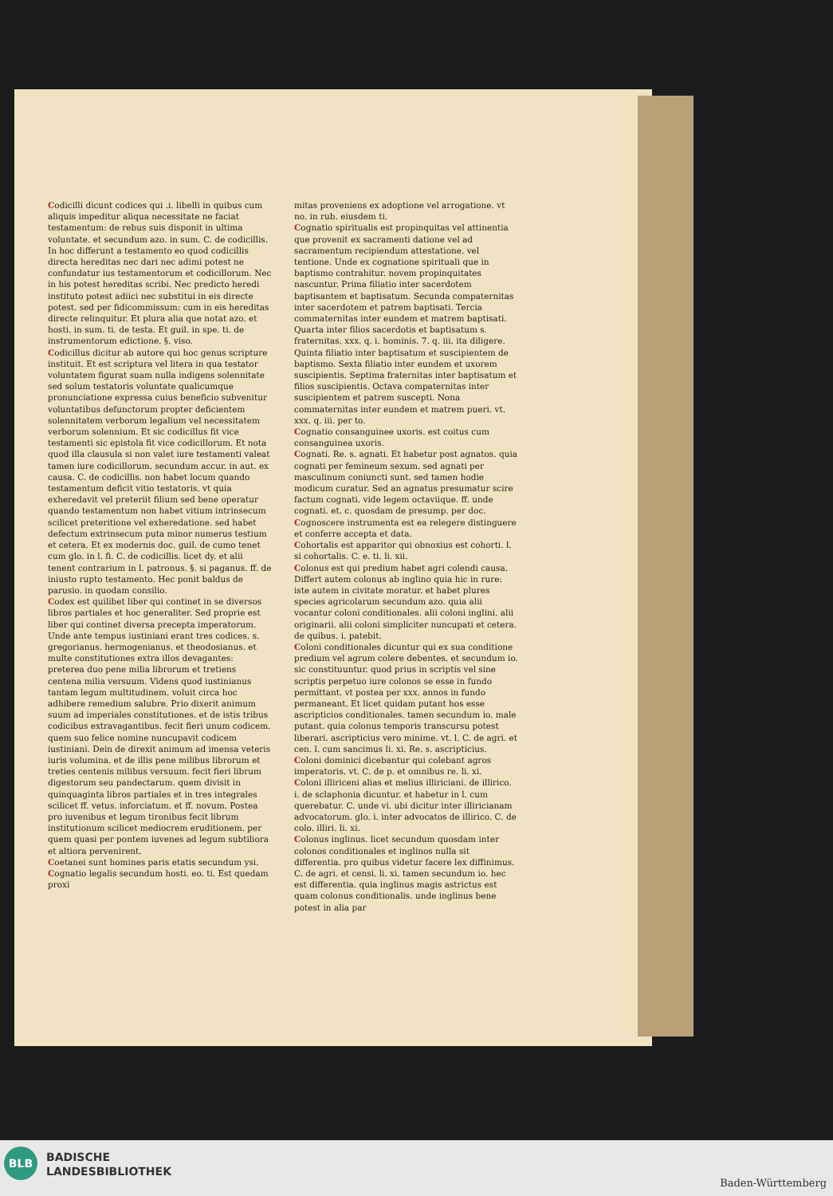Codicilli dicunt codices qui .i. libelli in quibus cum aliquis impeditur aliqua necessitate ne faciat testamentum: de rebus suis disponit in ultima voluntate. et secundum azo. in sum. C. de codicillis. In hoc differunt a testamento eo quod codicillis directa hereditas nec dari nec adimi potest ne confundatur ius testamentorum et codicillorum. Nec in his potest hereditas scribi. Nec predicto heredi instituto potest adiici nec substitui in eis directe potest. sed per fidicommissum: cum in eis hereditas directe relinquitur. Et plura alia que notat azo. et hosti. in sum. ti. de testa. Et guil. in spe. ti. de instrumentorum edictione. §. viso.
Codicillus dicitur ab autore qui hoc genus scripture instituit. Et est scriptura vel litera in qua testator voluntatem figurat suam nulla indigens solennitate sed solum testatoris voluntate qualicumque pronunciatione expressa cuius beneficio subvenitur voluntatibus defunctorum propter deficientem solennitatem verborum legalium vel necessitatem verborum solennium. Et sic codicillus fit vice testamenti sic epistola fit vice codicillorum. Et nota quod illa clausula si non valet iure testamenti valeat tamen iure codicillorum. secundum accur. in aut. ex causa. C. de codicillis. non habet locum quando testamentum deficit vitio testatoris. vt quia exheredavit vel preteriit filium sed bene operatur quando testamentum non habet vitium intrinsecum scilicet preteritione vel exheredatione. sed habet defectum extrinsecum puta minor numerus testium et cetera. Et ex modernis doc. guil. de cumo tenet cum glo. in l. fi. C. de codicillis. licet dy. et alii tenent contrarium in l. patronus. §. si paganus. ff. de iniusto rupto testamento. Hec ponit baldus de parusio. in quodam consilio.
Codex est quilibet liber qui continet in se diversos libros partiales et hoc generaliter. Sed proprie est liber qui continet diversa precepta imperatorum. Unde ante tempus iustiniani erant tres codices. s. gregorianus. hermogenianus. et theodosianus. et multe constitutiones extra illos devagantes: preterea duo pene milia librorum et tretiens centena milia versuum. Videns quod iustinianus tantam legum multitudinem. voluit circa hoc adhibere remedium salubre. Prio dixerit animum suum ad imperiales constitutiones. et de istis tribus codicibus extravagantibus. fecit fieri unum codicem. quem suo felice nomine nuncupavit codicem iustiniani. Dein de direxit animum ad imensa veteris iuris volumina. et de illis pene milibus librorum et treties centenis milibus versuum. fecit fieri librum digestorum seu pandectarum. quem divisit in quinquaginta libros partiales et in tres integrales scilicet ff. vetus. inforciatum. et ff. novum. Postea pro iuvenibus et legum tironibus fecit librum institutionum scilicet mediocrem eruditionem. per quem quasi per pontem iuvenes ad legum subtiliora et altiora pervenirent.
Coetanei sunt homines paris etatis secundum ysi.
Cognatio legalis secundum hosti. eo. ti. Est quedam proxi
mitas proveniens ex adoptione vel arrogatione. vt no. in rub. eiusdem ti.
Cognatio spiritualis est propinquitas vel attinentia que provenit ex sacramenti datione vel ad sacramentum recipiendum attestatione. vel tentione. Unde ex cognatione spirituali que in baptismo contrahitur. novem propinquitates nascuntur. Prima filiatio inter sacerdotem baptisantem et baptisatum. Secunda compaternitas inter sacerdotem et patrem baptisati. Tercia commaternitas inter eundem et matrem baptisati. Quarta inter filios sacerdotis et baptisatum s. fraternitas. xxx. q. i. hominis. 7. q. iii. ita diligere. Quinta filiatio inter baptisatum et suscipientem de baptismo. Sexta filiatio inter eundem et uxorem suscipientis. Septima fraternitas inter baptisatum et filios suscipientis. Octava compaternitas inter suscipientem et patrem suscepti. Nona commaternitas inter eundem et matrem pueri. vt. xxx. q. iii. per to.
Cognatio consanguinee uxoris. est coitus cum consanguinea uxoris.
Cognati. Re. s. agnati. Et habetur post agnatos. quia cognati per femineum sexum. sed agnati per masculinum coniuncti sunt. sed tamen hodie modicum curatur. Sed an agnatus presumatur scire factum cognati. vide legem octaviique. ff. unde cognati. et. c. quosdam de presump. per doc.
Cognoscere instrumenta est ea relegere distinguere et conferre accepta et data.
Cohortalis est apparitor qui obnoxius est cohorti. l. si cohortalis. C. e. ti. li. xii.
Colonus est qui predium habet agri colendi causa. Differt autem colonus ab inglino quia hic in rure: iste autem in civitate moratur. et habet plures species agricolarum secundum azo. quia alii vocantur coloni conditionales. alii coloni inglini. alii originarii. alii coloni simpliciter nuncupati et cetera. de quibus. i. patebit.
Coloni conditionales dicuntur qui ex sua conditione predium vel agrum colere debentes. et secundum io. sic constituuntur. quod prius in scriptis vel sine scriptis perpetuo iure colonos se esse in fundo permittant. vt postea per xxx. annos in fundo permaneant. Et licet quidam putant hos esse ascripticios conditionales. tamen secundum io. male putant. quia colonus temporis transcursu potest liberari. ascripticius vero minime. vt. l. C. de agri. et cen. l. cum sancimus li. xi. Re. s. ascripticius.
Coloni dominici dicebantur qui colebant agros imperatoris. vt. C. de p. et omnibus re. li. xi.
Coloni illiriceni alias et melius illiriciani. de illirico. i. de sclaphonia dicuntur. et habetur in l. cum querebatur. C. unde vi. ubi dicitur inter illiricianam advocatorum. glo. i. inter advocatos de illirico. C. de colo. illiri. li. xi.
Colonus inglinus. licet secundum quosdam inter colonos conditionales et inglinos nulla sit differentia. pro quibus videtur facere lex diffinimus. C. de agri. et censi. li. xi. tamen secundum io. hec est differentia. quia inglinus magis astrictus est quam colonus conditionalis. unde inglinus bene potest in alia par
BLB
BADISCHE
LANDESBIBLIOTHEK
Baden-Württemberg